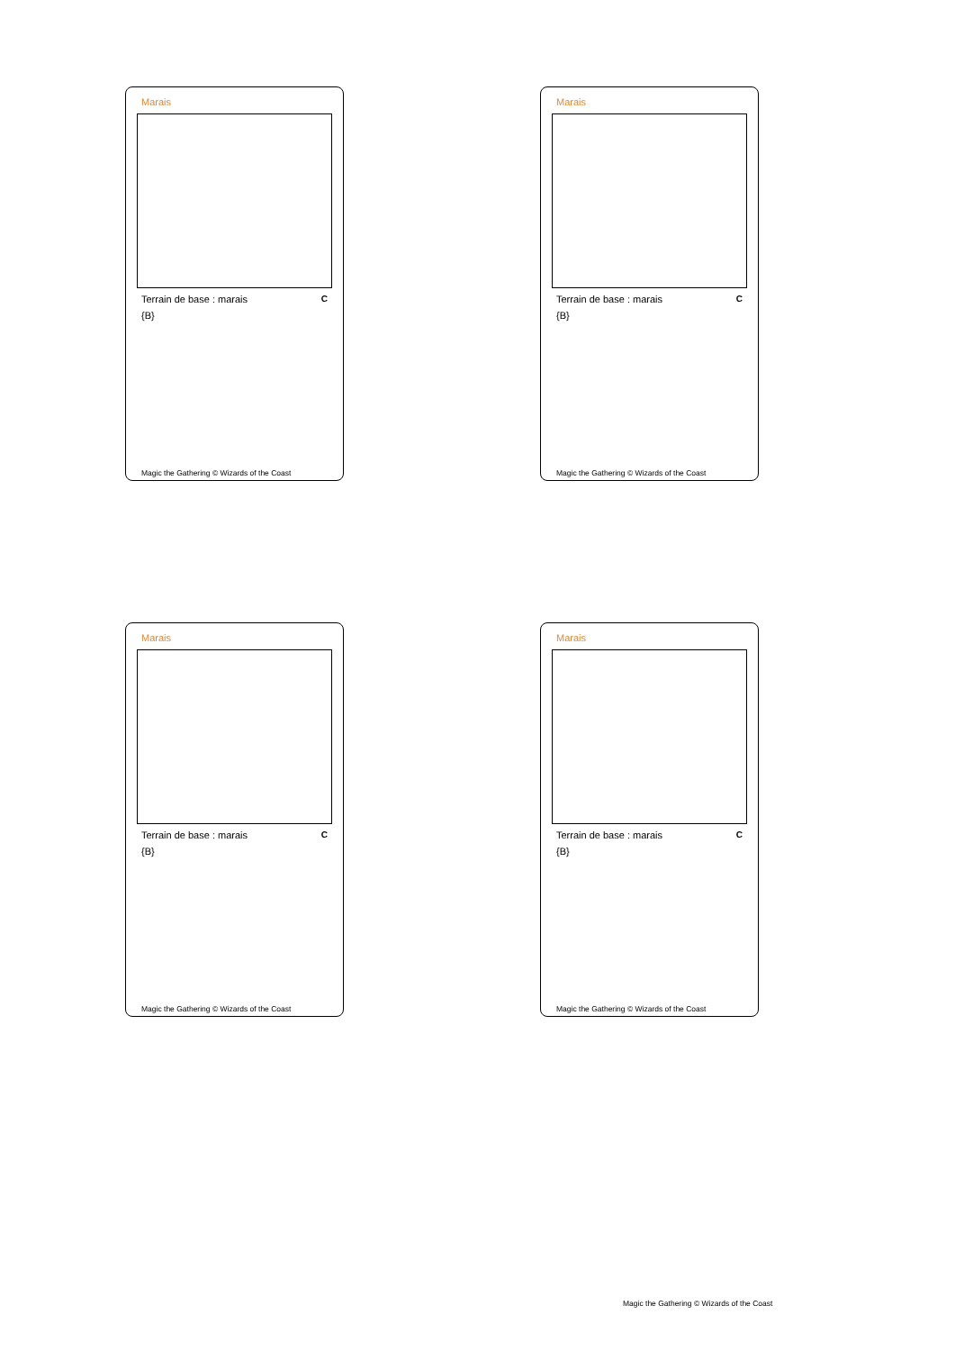Marais
Terrain de base : marais C
{B}
Magic the Gathering © Wizards of the Coast
Marais
Terrain de base : marais C
{B}
Magic the Gathering © Wizards of the Coast
Marais
Terrain de base : marais C
{B}
Magic the Gathering © Wizards of the Coast
Marais
Terrain de base : marais C
{B}
Magic the Gathering © Wizards of the Coast
Magic the Gathering © Wizards of the Coast